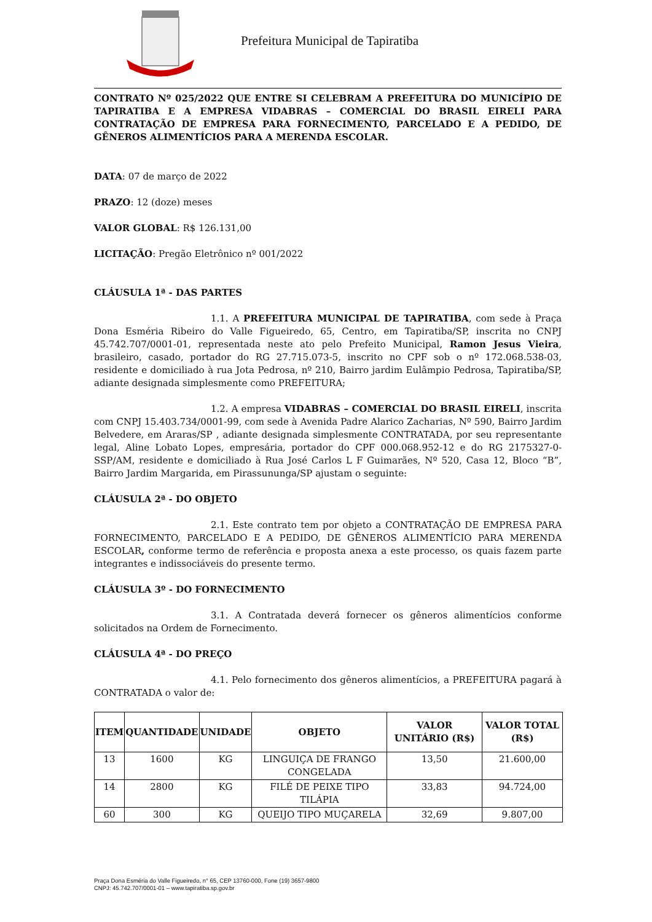Prefeitura Municipal de Tapiratiba
CONTRATO Nº 025/2022 QUE ENTRE SI CELEBRAM A PREFEITURA DO MUNICÍPIO DE TAPIRATIBA E A EMPRESA VIDABRAS – COMERCIAL DO BRASIL EIRELI PARA CONTRATAÇÃO DE EMPRESA PARA FORNECIMENTO, PARCELADO E A PEDIDO, DE GÊNEROS ALIMENTÍCIOS PARA A MERENDA ESCOLAR.
DATA: 07 de março de 2022
PRAZO: 12 (doze) meses
VALOR GLOBAL: R$ 126.131,00
LICITAÇÃO: Pregão Eletrônico nº 001/2022
CLÁUSULA 1ª - DAS PARTES
1.1. A PREFEITURA MUNICIPAL DE TAPIRATIBA, com sede à Praça Dona Esméria Ribeiro do Valle Figueiredo, 65, Centro, em Tapiratiba/SP, inscrita no CNPJ 45.742.707/0001-01, representada neste ato pelo Prefeito Municipal, Ramon Jesus Vieira, brasileiro, casado, portador do RG 27.715.073-5, inscrito no CPF sob o nº 172.068.538-03, residente e domiciliado à rua Jota Pedrosa, nº 210, Bairro jardim Eulâmpio Pedrosa, Tapiratiba/SP, adiante designada simplesmente como PREFEITURA;
1.2. A empresa VIDABRAS – COMERCIAL DO BRASIL EIRELI, inscrita com CNPJ 15.403.734/0001-99, com sede à Avenida Padre Alarico Zacharias, Nº 590, Bairro Jardim Belvedere, em Araras/SP , adiante designada simplesmente CONTRATADA, por seu representante legal, Aline Lobato Lopes, empresária, portador do CPF 000.068.952-12 e do RG 2175327-0-SSP/AM, residente e domiciliado à Rua José Carlos L F Guimarães, Nº 520, Casa 12, Bloco “B”, Bairro Jardim Margarida, em Pirassununga/SP ajustam o seguinte:
CLÁUSULA 2ª - DO OBJETO
2.1. Este contrato tem por objeto a CONTRATAÇÃO DE EMPRESA PARA FORNECIMENTO, PARCELADO E A PEDIDO, DE GÊNEROS ALIMENTÍCIO PARA MERENDA ESCOLAR, conforme termo de referência e proposta anexa a este processo, os quais fazem parte integrantes e indissociáveis do presente termo.
CLÁUSULA 3º - DO FORNECIMENTO
3.1. A Contratada deverá fornecer os gêneros alimentícios conforme solicitados na Ordem de Fornecimento.
CLÁUSULA 4ª - DO PREÇO
4.1. Pelo fornecimento dos gêneros alimentícios, a PREFEITURA pagará à CONTRATADA o valor de:
| ITEM | QUANTIDADE | UNIDADE | OBJETO | VALOR UNITÁRIO (R$) | VALOR TOTAL (R$) |
| --- | --- | --- | --- | --- | --- |
| 13 | 1600 | KG | LINGUIÇA DE FRANGO CONGELADA | 13,50 | 21.600,00 |
| 14 | 2800 | KG | FILÉ DE PEIXE TIPO TILÁPIA | 33,83 | 94.724,00 |
| 60 | 300 | KG | QUEIJO TIPO MUÇARELA | 32,69 | 9.807,00 |
Praça Dona Esméria do Valle Figueiredo, n° 65, CEP 13760-000, Fone (19) 3657-9800
CNPJ: 45.742.707/0001-01 – www.tapiratiba.sp.gov.br